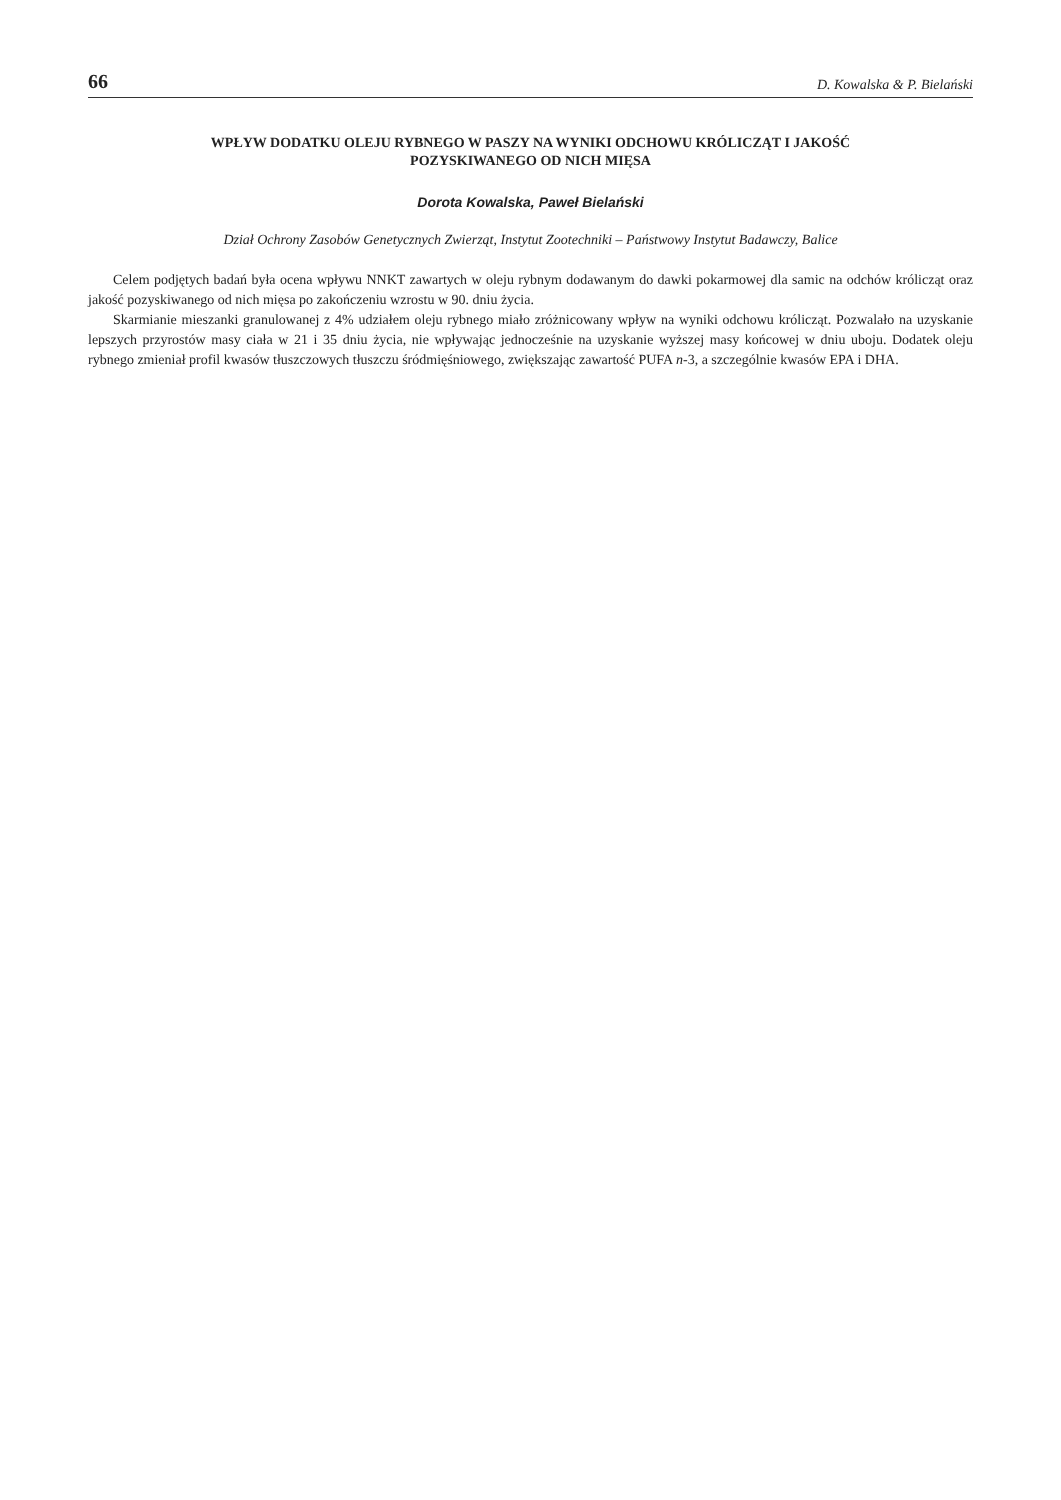66 D. Kowalska & P. Bielański
WPŁYW DODATKU OLEJU RYBNEGO W PASZY NA WYNIKI ODCHOWU KRÓLICZĄT I JAKOŚĆ POZYSKIWANEGO OD NICH MIĘSA
Dorota Kowalska, Paweł Bielański
Dział Ochrony Zasobów Genetycznych Zwierząt, Instytut Zootechniki – Państwowy Instytut Badawczy, Balice
Celem podjętych badań była ocena wpływu NNKT zawartych w oleju rybnym dodawanym do dawki pokarmowej dla samic na odchów królicząt oraz jakość pozyskiwanego od nich mięsa po zakończeniu wzrostu w 90. dniu życia.
Skarmianie mieszanki granulowanej z 4% udziałem oleju rybnego miało zróżnicowany wpływ na wyniki odchowu królicząt. Pozwalało na uzyskanie lepszych przyrostów masy ciała w 21 i 35 dniu życia, nie wpływając jednocześnie na uzyskanie wyższej masy końcowej w dniu uboju. Dodatek oleju rybnego zmieniał profil kwasów tłuszczowych tłuszczu śródmięśniowego, zwiększając zawartość PUFA n-3, a szczególnie kwasów EPA i DHA.